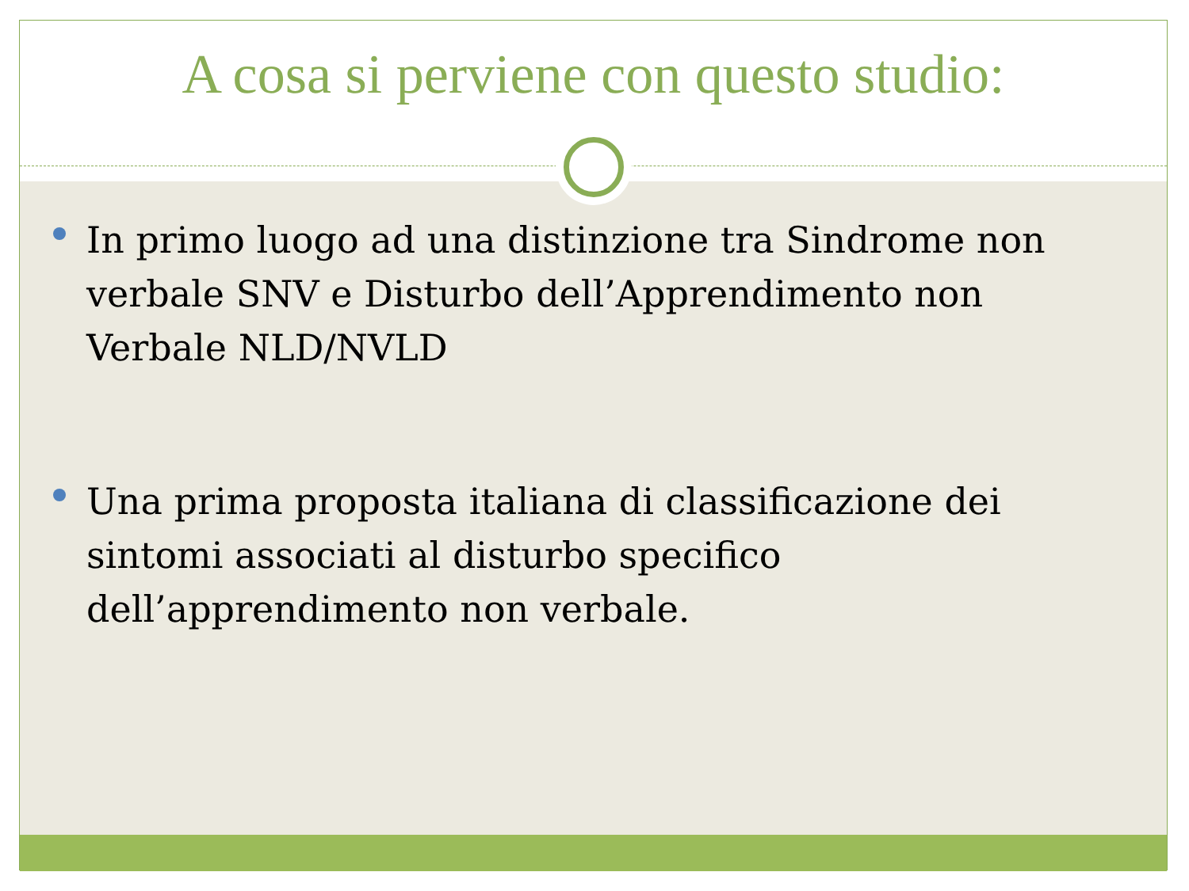A cosa si perviene con questo studio:
In primo luogo ad una distinzione tra Sindrome non verbale SNV e Disturbo dell’Apprendimento non Verbale NLD/NVLD
Una prima proposta italiana di classificazione dei sintomi associati al disturbo specifico dell’apprendimento non verbale.